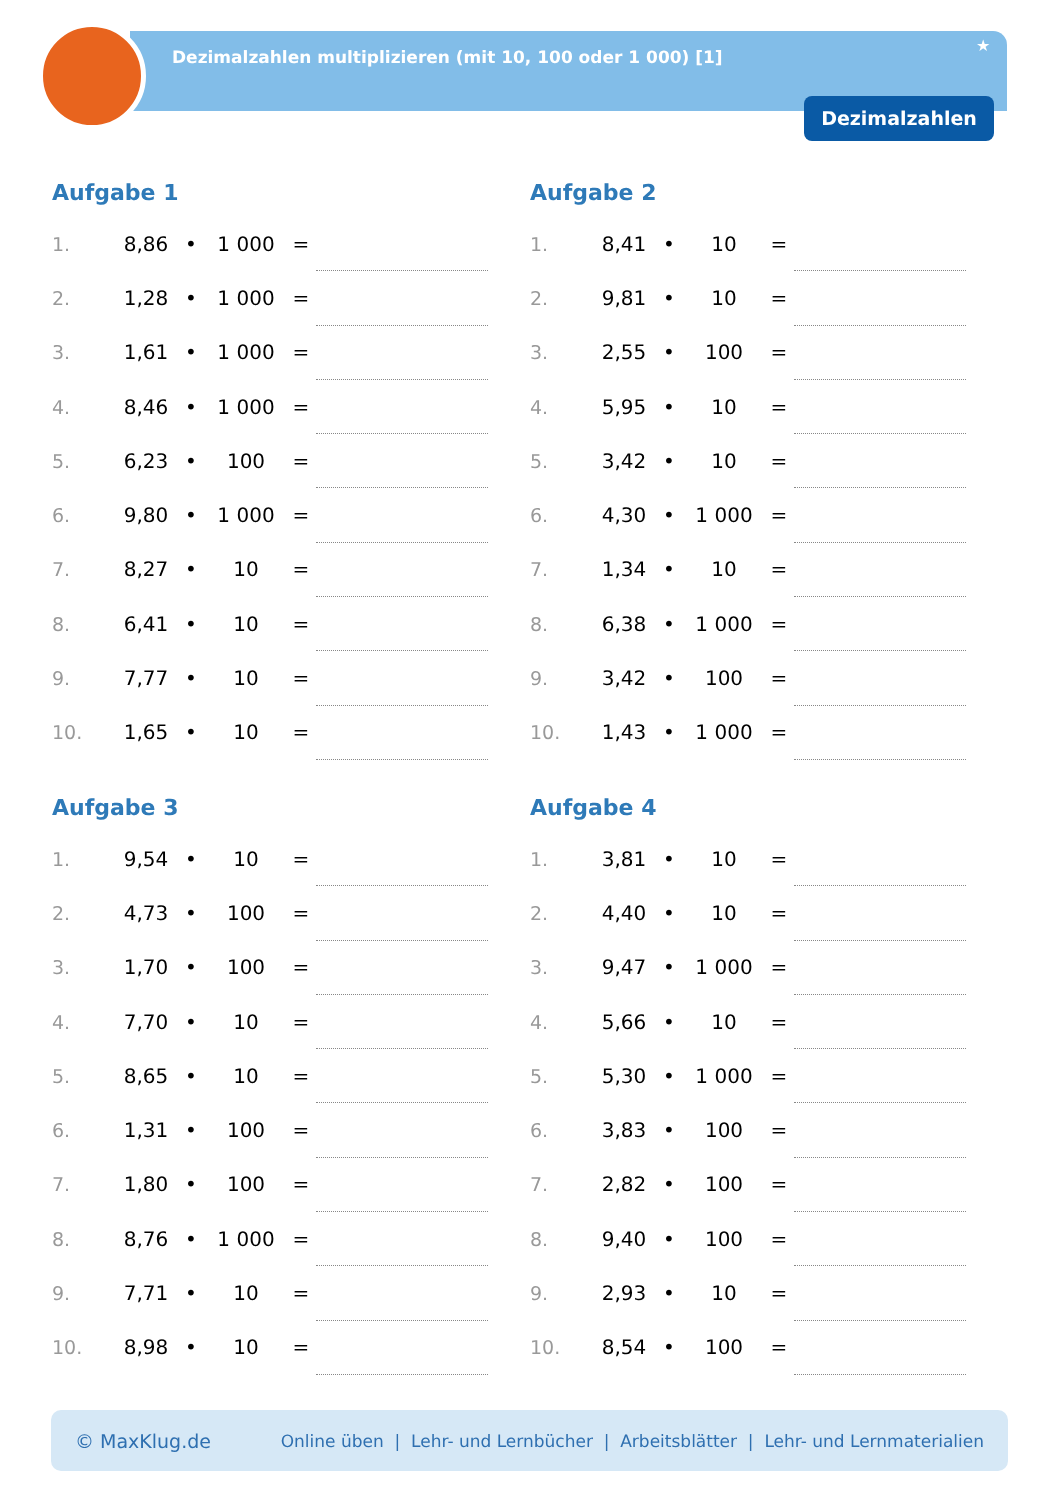Dezimalzahlen multiplizieren (mit 10, 100 oder 1 000) [1]
★
Dezimalzahlen
Aufgabe 1
| 1. | 8,86 | • | 1 000 | = | |
| 2. | 1,28 | • | 1 000 | = | |
| 3. | 1,61 | • | 1 000 | = | |
| 4. | 8,46 | • | 1 000 | = | |
| 5. | 6,23 | • | 100 | = | |
| 6. | 9,80 | • | 1 000 | = | |
| 7. | 8,27 | • | 10 | = | |
| 8. | 6,41 | • | 10 | = | |
| 9. | 7,77 | • | 10 | = | |
| 10. | 1,65 | • | 10 | = | |
Aufgabe 2
| 1. | 8,41 | • | 10 | = | |
| 2. | 9,81 | • | 10 | = | |
| 3. | 2,55 | • | 100 | = | |
| 4. | 5,95 | • | 10 | = | |
| 5. | 3,42 | • | 10 | = | |
| 6. | 4,30 | • | 1 000 | = | |
| 7. | 1,34 | • | 10 | = | |
| 8. | 6,38 | • | 1 000 | = | |
| 9. | 3,42 | • | 100 | = | |
| 10. | 1,43 | • | 1 000 | = | |
Aufgabe 3
| 1. | 9,54 | • | 10 | = | |
| 2. | 4,73 | • | 100 | = | |
| 3. | 1,70 | • | 100 | = | |
| 4. | 7,70 | • | 10 | = | |
| 5. | 8,65 | • | 10 | = | |
| 6. | 1,31 | • | 100 | = | |
| 7. | 1,80 | • | 100 | = | |
| 8. | 8,76 | • | 1 000 | = | |
| 9. | 7,71 | • | 10 | = | |
| 10. | 8,98 | • | 10 | = | |
Aufgabe 4
| 1. | 3,81 | • | 10 | = | |
| 2. | 4,40 | • | 10 | = | |
| 3. | 9,47 | • | 1 000 | = | |
| 4. | 5,66 | • | 10 | = | |
| 5. | 5,30 | • | 1 000 | = | |
| 6. | 3,83 | • | 100 | = | |
| 7. | 2,82 | • | 100 | = | |
| 8. | 9,40 | • | 100 | = | |
| 9. | 2,93 | • | 10 | = | |
| 10. | 8,54 | • | 100 | = | |
© MaxKlug.de Online üben | Lehr- und Lernbücher | Arbeitsblätter | Lehr- und Lernmaterialien